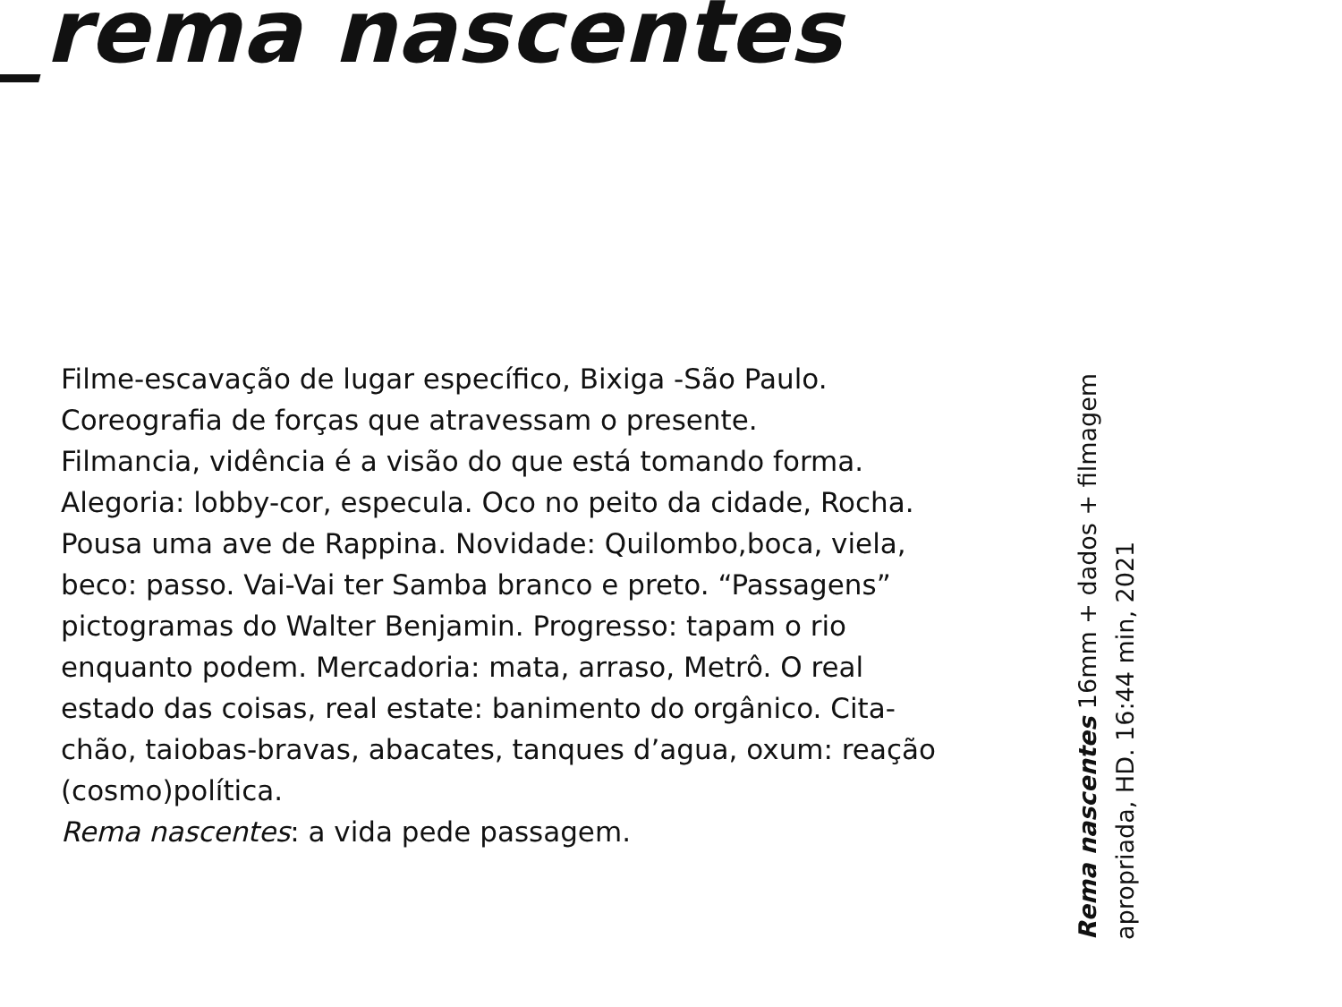_rema nascentes
Filme-escavação de lugar específico, Bixiga -São Paulo.
Coreografia de forças que atravessam o presente.
Filmancia, vidência é a visão do que está tomando forma.
Alegoria: lobby-cor, especula. Oco no peito da cidade, Rocha. Pousa uma ave de Rappina. Novidade: Quilombo,boca, viela, beco: passo. Vai-Vai ter Samba branco e preto. “Passagens” pictogramas do Walter Benjamin. Progresso: tapam o rio enquanto podem. Mercadoria: mata, arraso, Metrô. O real estado das coisas, real estate: banimento do orgânico. Cita-chão, taiobas-bravas, abacates, tanques d’agua, oxum: reação (cosmo)política.
Rema nascentes: a vida pede passagem.
Rema nascentes 16mm + dados + filmagem
apropriada, HD. 16:44 min, 2021